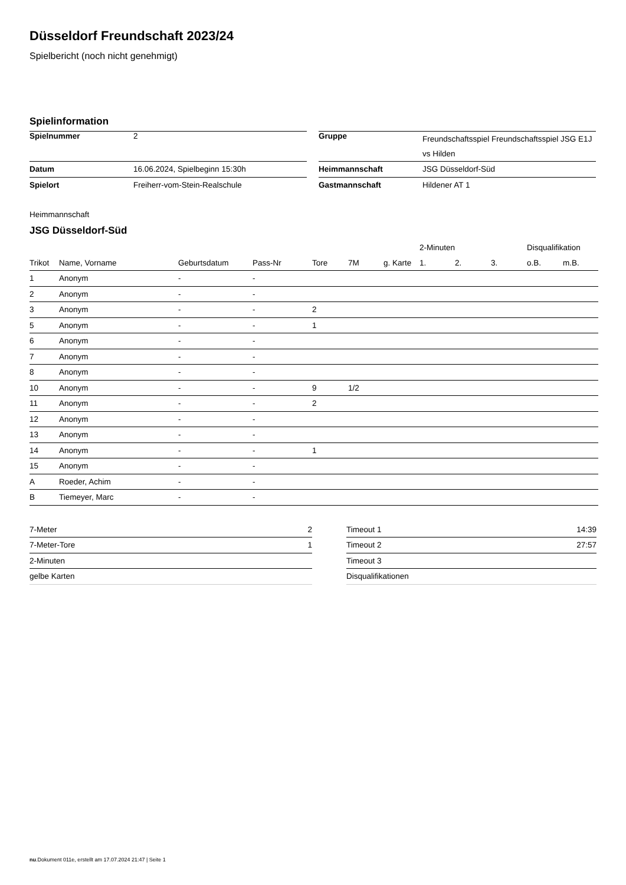Düsseldorf Freundschaft 2023/24
Spielbericht (noch nicht genehmigt)
Spielinformation
| Spielnummer | 2 |
| Datum | 16.06.2024, Spielbeginn 15:30h |
| Spielort | Freiherr-vom-Stein-Realschule |
| Gruppe | Freundschaftsspiel Freundschaftsspiel JSG E1J vs Hilden |
| Heimmannschaft | JSG Düsseldorf-Süd |
| Gastmannschaft | Hildener AT 1 |
Heimmannschaft
JSG Düsseldorf-Süd
| | | | | | | | 2-Minuten | | | Disqualifikation | |
| --- | --- | --- | --- | --- | --- | --- | --- | --- | --- | --- | --- |
| Trikot | Name, Vorname | Geburtsdatum | Pass-Nr | Tore | 7M | g. Karte | 1. | 2. | 3. | o.B. | m.B. |
| 1 | Anonym | - | - | | | | | | | | |
| 2 | Anonym | - | - | | | | | | | | |
| 3 | Anonym | - | - | 2 | | | | | | | |
| 5 | Anonym | - | - | 1 | | | | | | | |
| 6 | Anonym | - | - | | | | | | | | |
| 7 | Anonym | - | - | | | | | | | | |
| 8 | Anonym | - | - | | | | | | | | |
| 10 | Anonym | - | - | 9 | 1/2 | | | | | | |
| 11 | Anonym | - | - | 2 | | | | | | | |
| 12 | Anonym | - | - | | | | | | | | |
| 13 | Anonym | - | - | | | | | | | | |
| 14 | Anonym | - | - | 1 | | | | | | | |
| 15 | Anonym | - | - | | | | | | | | |
| A | Roeder, Achim | - | - | | | | | | | | |
| B | Tiemeyer, Marc | - | - | | | | | | | | |
| 7-Meter | 2 |
| 7-Meter-Tore | 1 |
| 2-Minuten | |
| gelbe Karten | |
| Timeout 1 | 14:39 |
| Timeout 2 | 27:57 |
| Timeout 3 | |
| Disqualifikationen | |
nu.Dokument 011e, erstellt am 17.07.2024 21:47 | Seite 1